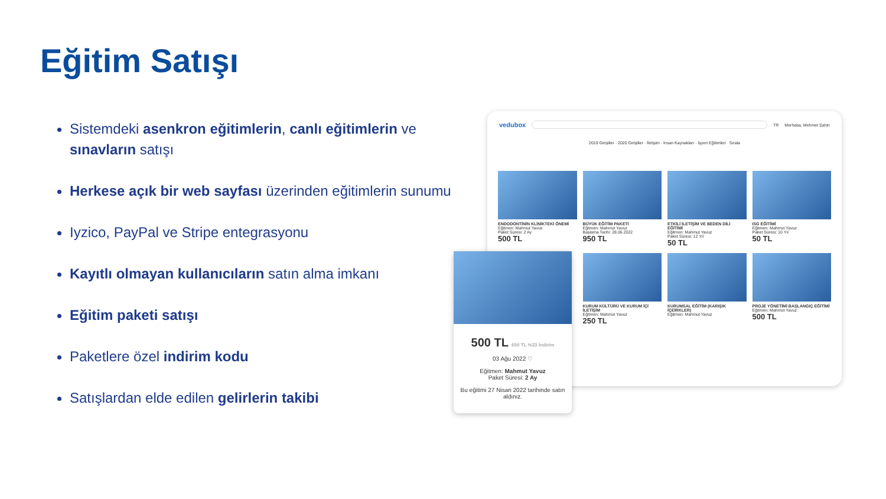Eğitim Satışı
Sistemdeki asenkron eğitimlerin, canlı eğitimlerin ve sınavların satışı
Herkese açık bir web sayfası üzerinden eğitimlerin sunumu
Iyzico, PayPal ve Stripe entegrasyonu
Kayıtlı olmayan kullanıcıların satın alma imkanı
Eğitim paketi satışı
Paketlere özel indirim kodu
Satışlardan elde edilen gelirlerin takibi
vedubox TR Merhaba, Mehmet Şahin
2019 Girişliler · 2020 Girişliler · İletişim · İnsan Kaynakları · İşyeri Eğitimleri Sırala
ENDODONTİNİN KLİNİKTEKİ ÖNEMİ
Eğitmen: Mahmut Yavuz
Paket Süresi: 2 Ay
500 TL
BÜYÜK EĞİTİM PAKETİ
Eğitmen: Mahmut Yavuz
Başlama Tarihi: 28.06.2022
950 TL
ETKİLİ İLETİŞİM VE BEDEN DİLİ EĞİTİMİ
Eğitmen: Mahmut Yavuz
Paket Süresi: 12 Yıl
50 TL
ISG EĞİTİMİ
Eğitmen: Mahmut Yavuz
Paket Süresi: 10 Yıl
50 TL
KURUM KÜLTÜRÜ VE KURUM İÇİ İLETİŞİM
Eğitmen: Mahmut Yavuz
250 TL
KURUMSAL EĞİTİM (KARIŞIK İÇEİRKLER)
Eğitmen: Mahmut Yavuz
PROJE YÖNETİMİ BAŞLANGIÇ EĞİTİMİ
Eğitmen: Mahmut Yavuz
500 TL
500 TL 650 TL %23 İndirim
03 Ağu 2022 ♡
Eğitmen: Mahmut Yavuz
Paket Süresi: 2 Ay
Bu eğitimi 27 Nisan 2022 tarihinde satın aldınız.